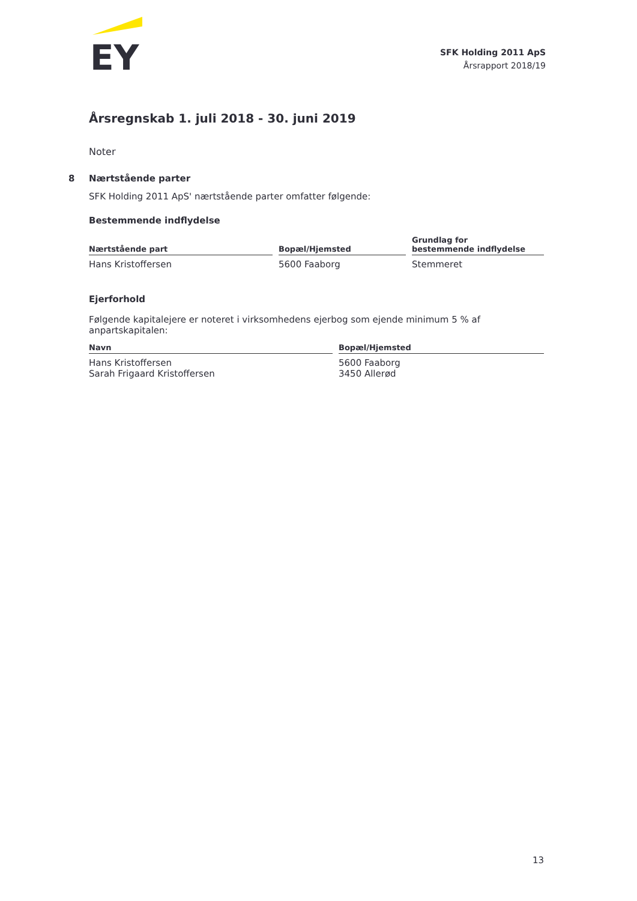EY
SFK Holding 2011 ApS
Årsrapport 2018/19
Årsregnskab 1. juli 2018 - 30. juni 2019
Noter
8 Nærtstående parter
SFK Holding 2011 ApS' nærtstående parter omfatter følgende:
Bestemmende indflydelse
| Nærtstående part | Bopæl/Hjemsted | Grundlag for bestemmende indflydelse |
| --- | --- | --- |
| Hans Kristoffersen | 5600 Faaborg | Stemmeret |
Ejerforhold
Følgende kapitalejere er noteret i virksomhedens ejerbog som ejende minimum 5 % af anpartskapitalen:
| Navn | Bopæl/Hjemsted |
| --- | --- |
| Hans Kristoffersen Sarah Frigaard Kristoffersen | 5600 Faaborg 3450 Allerød |
13